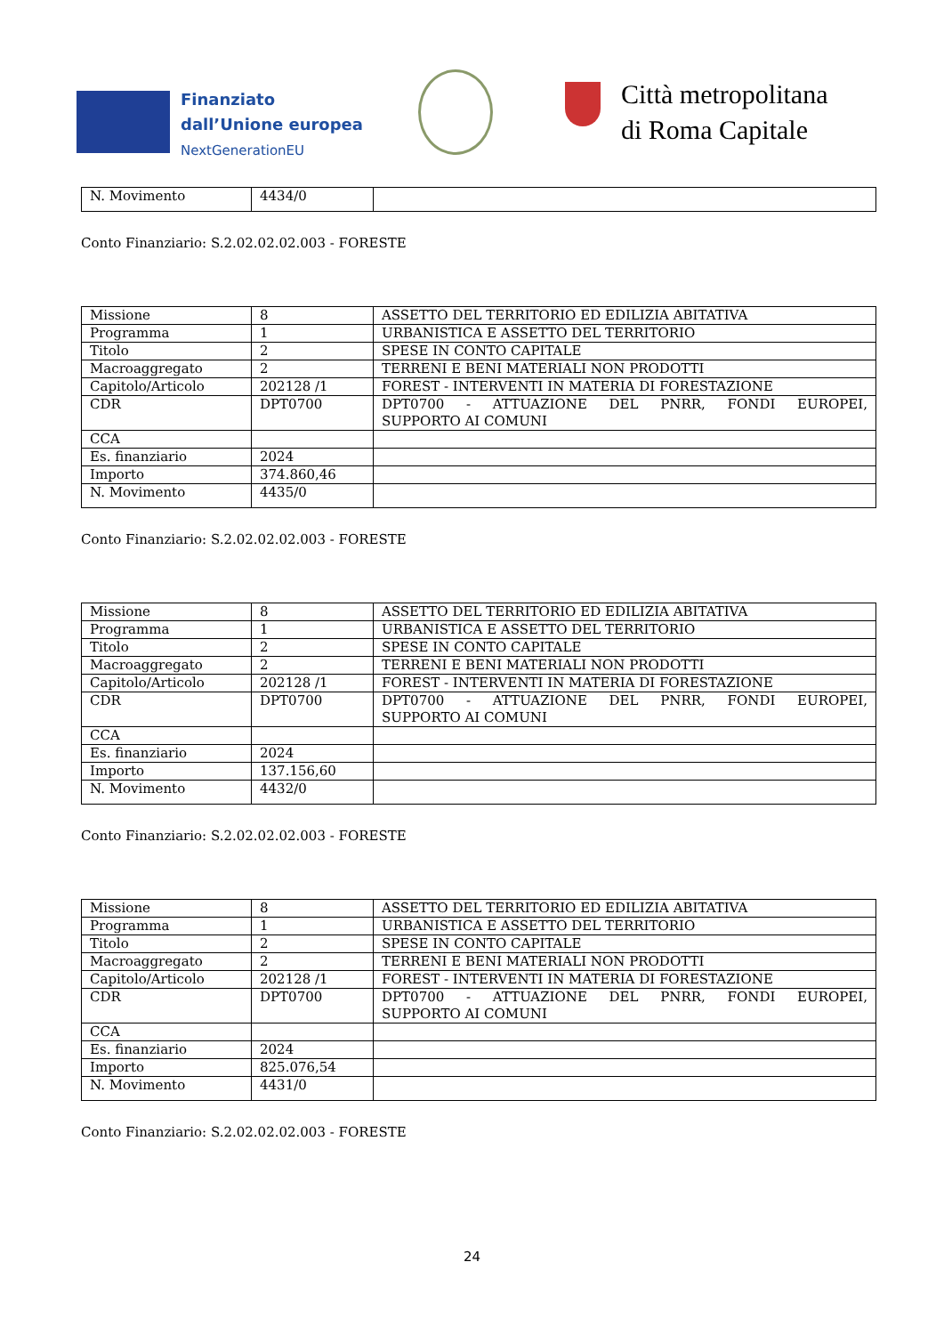Finanziato
dall’Unione europea
NextGenerationEU
Città metropolitana
di Roma Capitale
| N. Movimento | 4434/0 | |
Conto Finanziario: S.2.02.02.02.003 - FORESTE
| Missione | 8 | ASSETTO DEL TERRITORIO ED EDILIZIA ABITATIVA |
| Programma | 1 | URBANISTICA E ASSETTO DEL TERRITORIO |
| Titolo | 2 | SPESE IN CONTO CAPITALE |
| Macroaggregato | 2 | TERRENI E BENI MATERIALI NON PRODOTTI |
| Capitolo/Articolo | 202128 /1 | FOREST - INTERVENTI IN MATERIA DI FORESTAZIONE |
| CDR | DPT0700 | DPT0700 - ATTUAZIONE DEL PNRR, FONDI EUROPEI, SUPPORTO AI COMUNI |
| CCA | | |
| Es. finanziario | 2024 | |
| Importo | 374.860,46 | |
| N. Movimento | 4435/0 | |
Conto Finanziario: S.2.02.02.02.003 - FORESTE
| Missione | 8 | ASSETTO DEL TERRITORIO ED EDILIZIA ABITATIVA |
| Programma | 1 | URBANISTICA E ASSETTO DEL TERRITORIO |
| Titolo | 2 | SPESE IN CONTO CAPITALE |
| Macroaggregato | 2 | TERRENI E BENI MATERIALI NON PRODOTTI |
| Capitolo/Articolo | 202128 /1 | FOREST - INTERVENTI IN MATERIA DI FORESTAZIONE |
| CDR | DPT0700 | DPT0700 - ATTUAZIONE DEL PNRR, FONDI EUROPEI, SUPPORTO AI COMUNI |
| CCA | | |
| Es. finanziario | 2024 | |
| Importo | 137.156,60 | |
| N. Movimento | 4432/0 | |
Conto Finanziario: S.2.02.02.02.003 - FORESTE
| Missione | 8 | ASSETTO DEL TERRITORIO ED EDILIZIA ABITATIVA |
| Programma | 1 | URBANISTICA E ASSETTO DEL TERRITORIO |
| Titolo | 2 | SPESE IN CONTO CAPITALE |
| Macroaggregato | 2 | TERRENI E BENI MATERIALI NON PRODOTTI |
| Capitolo/Articolo | 202128 /1 | FOREST - INTERVENTI IN MATERIA DI FORESTAZIONE |
| CDR | DPT0700 | DPT0700 - ATTUAZIONE DEL PNRR, FONDI EUROPEI, SUPPORTO AI COMUNI |
| CCA | | |
| Es. finanziario | 2024 | |
| Importo | 825.076,54 | |
| N. Movimento | 4431/0 | |
Conto Finanziario: S.2.02.02.02.003 - FORESTE
24